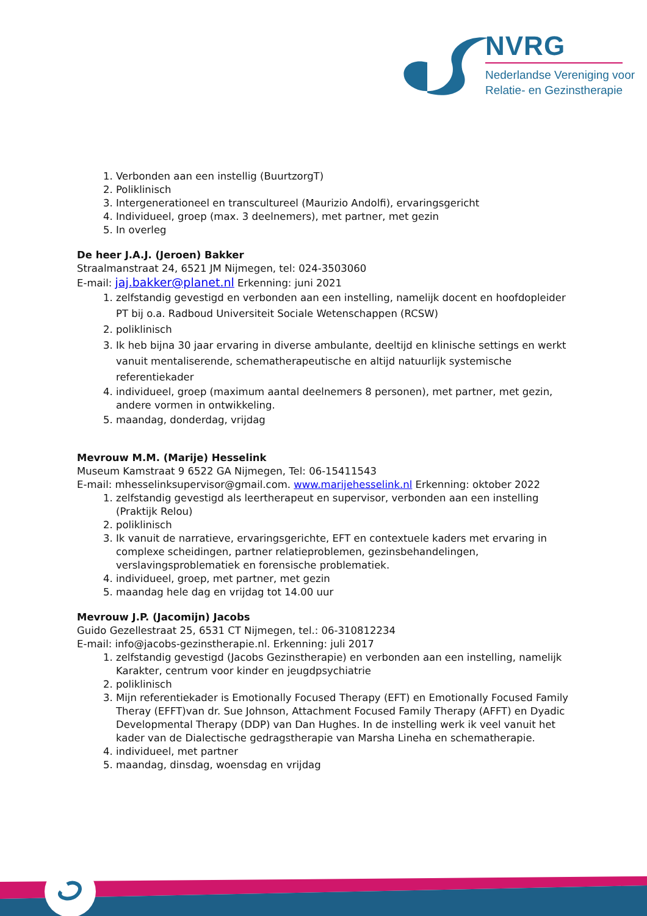NVRG
Nederlandse Vereniging voor
Relatie- en Gezinstherapie
1. Verbonden aan een instellig (BuurtzorgT)
2. Poliklinisch
3. Intergenerationeel en transcultureel (Maurizio Andolfi), ervaringsgericht
4. Individueel, groep (max. 3 deelnemers), met partner, met gezin
5. In overleg
De heer J.A.J. (Jeroen) Bakker
Straalmanstraat 24, 6521 JM Nijmegen, tel: 024-3503060
E-mail: jaj.bakker@planet.nl Erkenning: juni 2021
1. zelfstandig gevestigd en verbonden aan een instelling, namelijk docent en hoofdopleider PT bij o.a. Radboud Universiteit Sociale Wetenschappen (RCSW)
2. poliklinisch
3. Ik heb bijna 30 jaar ervaring in diverse ambulante, deeltijd en klinische settings en werkt vanuit mentaliserende, schematherapeutische en altijd natuurlijk systemische referentiekader
4. individueel, groep (maximum aantal deelnemers 8 personen), met partner, met gezin, andere vormen in ontwikkeling.
5. maandag, donderdag, vrijdag
Mevrouw M.M. (Marije) Hesselink
Museum Kamstraat 9 6522 GA Nijmegen, Tel: 06-15411543
E-mail: mhesselinksupervisor@gmail.com. www.marijehesselink.nl Erkenning: oktober 2022
1. zelfstandig gevestigd als leertherapeut en supervisor, verbonden aan een instelling (Praktijk Relou)
2. poliklinisch
3. Ik vanuit de narratieve, ervaringsgerichte, EFT en contextuele kaders met ervaring in complexe scheidingen, partner relatieproblemen, gezinsbehandelingen, verslavingsproblematiek en forensische problematiek.
4. individueel, groep, met partner, met gezin
5. maandag hele dag en vrijdag tot 14.00 uur
Mevrouw J.P. (Jacomijn) Jacobs
Guido Gezellestraat 25, 6531 CT Nijmegen, tel.: 06-310812234
E-mail: info@jacobs-gezinstherapie.nl. Erkenning: juli 2017
1. zelfstandig gevestigd (Jacobs Gezinstherapie) en verbonden aan een instelling, namelijk Karakter, centrum voor kinder en jeugdpsychiatrie
2. poliklinisch
3. Mijn referentiekader is Emotionally Focused Therapy (EFT) en Emotionally Focused Family Theray (EFFT)van dr. Sue Johnson, Attachment Focused Family Therapy (AFFT) en Dyadic Developmental Therapy (DDP) van Dan Hughes. In de instelling werk ik veel vanuit het kader van de Dialectische gedragstherapie van Marsha Lineha en schematherapie.
4. individueel, met partner
5. maandag, dinsdag, woensdag en vrijdag